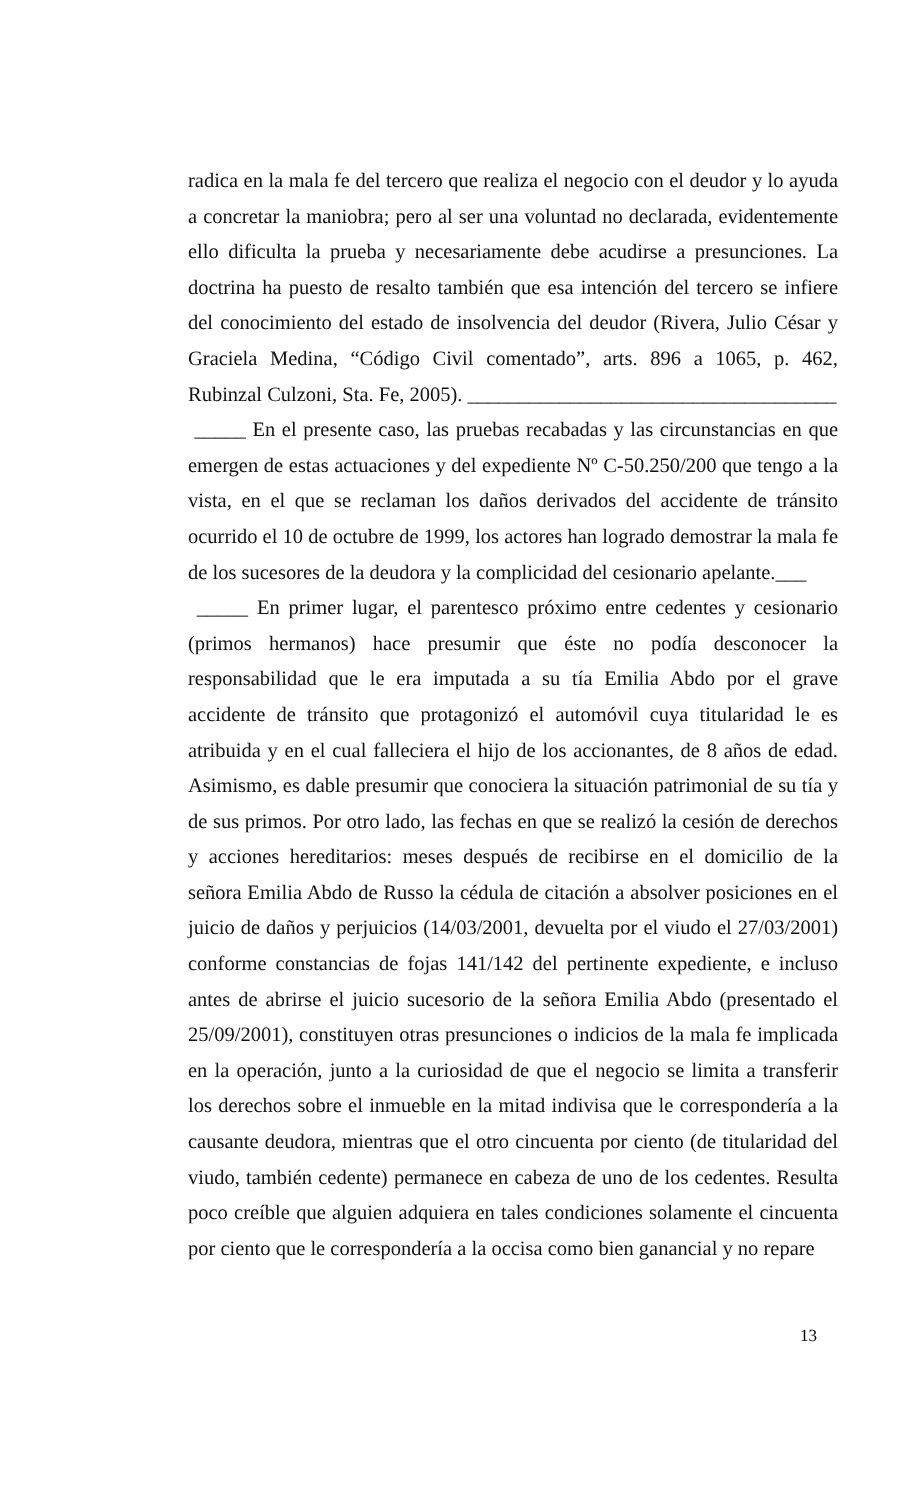radica en la mala fe del tercero que realiza el negocio con el deudor y lo ayuda a concretar la maniobra; pero al ser una voluntad no declarada, evidentemente ello dificulta la prueba y necesariamente debe acudirse a presunciones. La doctrina ha puesto de resalto también que esa intención del tercero se infiere del conocimiento del estado de insolvencia del deudor (Rivera, Julio César y Graciela Medina, “Código Civil comentado”, arts. 896 a 1065, p. 462, Rubinzal Culzoni, Sta. Fe, 2005). ____________________________________
_____ En el presente caso, las pruebas recabadas y las circunstancias en que emergen de estas actuaciones y del expediente Nº C-50.250/200 que tengo a la vista, en el que se reclaman los daños derivados del accidente de tránsito ocurrido el 10 de octubre de 1999, los actores han logrado demostrar la mala fe de los sucesores de la deudora y la complicidad del cesionario apelante.___
_____ En primer lugar, el parentesco próximo entre cedentes y cesionario (primos hermanos) hace presumir que éste no podía desconocer la responsabilidad que le era imputada a su tía Emilia Abdo por el grave accidente de tránsito que protagonizó el automóvil cuya titularidad le es atribuida y en el cual falleciera el hijo de los accionantes, de 8 años de edad. Asimismo, es dable presumir que conociera la situación patrimonial de su tía y de sus primos. Por otro lado, las fechas en que se realizó la cesión de derechos y acciones hereditarios: meses después de recibirse en el domicilio de la señora Emilia Abdo de Russo la cédula de citación a absolver posiciones en el juicio de daños y perjuicios (14/03/2001, devuelta por el viudo el 27/03/2001) conforme constancias de fojas 141/142 del pertinente expediente, e incluso antes de abrirse el juicio sucesorio de la señora Emilia Abdo (presentado el 25/09/2001), constituyen otras presunciones o indicios de la mala fe implicada en la operación, junto a la curiosidad de que el negocio se limita a transferir los derechos sobre el inmueble en la mitad indivisa que le correspondería a la causante deudora, mientras que el otro cincuenta por ciento (de titularidad del viudo, también cedente) permanece en cabeza de uno de los cedentes. Resulta poco creíble que alguien adquiera en tales condiciones solamente el cincuenta por ciento que le correspondería a la occisa como bien ganancial y no repare
13